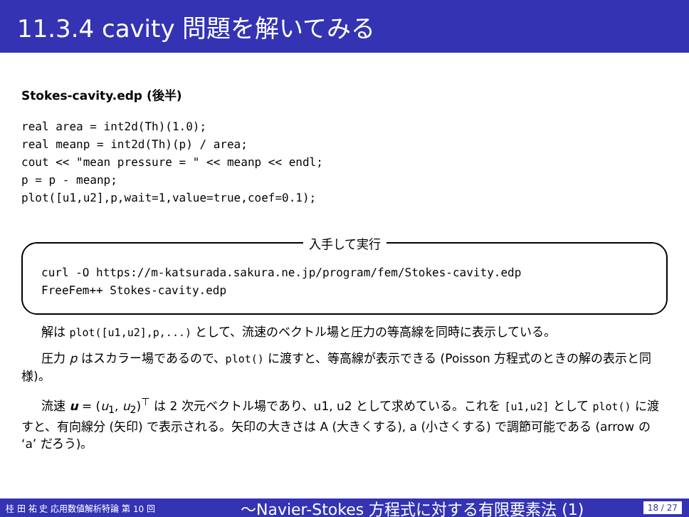11.3.4 cavity 問題を解いてみる
Stokes-cavity.edp (後半)
real area = int2d(Th)(1.0);
real meanp = int2d(Th)(p) / area;
cout << "mean pressure = " << meanp << endl;
p = p - meanp;
plot([u1,u2],p,wait=1,value=true,coef=0.1);
入手して実行
curl -O https://m-katsurada.sakura.ne.jp/program/fem/Stokes-cavity.edp
FreeFem++ Stokes-cavity.edp
解は plot([u1,u2],p,...) として、流速のベクトル場と圧力の等高線を同時に表示している。
圧力 p はスカラー場であるので、plot() に渡すと、等高線が表示できる (Poisson 方程式のときの解の表示と同様)。
流速 u = (u<sub>1</sub>, u<sub>2</sub>)<sup>⊤</sup> は 2 次元ベクトル場であり、u1, u2 として求めている。これを [u1,u2] として plot() に渡すと、有向線分 (矢印) で表示される。矢印の大きさは A (大きくする), a (小さくする) で調節可能である (arrow の ‘a’ だろう)。
桂 田 祐 史 応用数値解析特論 第 10 回 〜Navier-Stokes 方程式に対する有限要素法 (1) 18 / 27